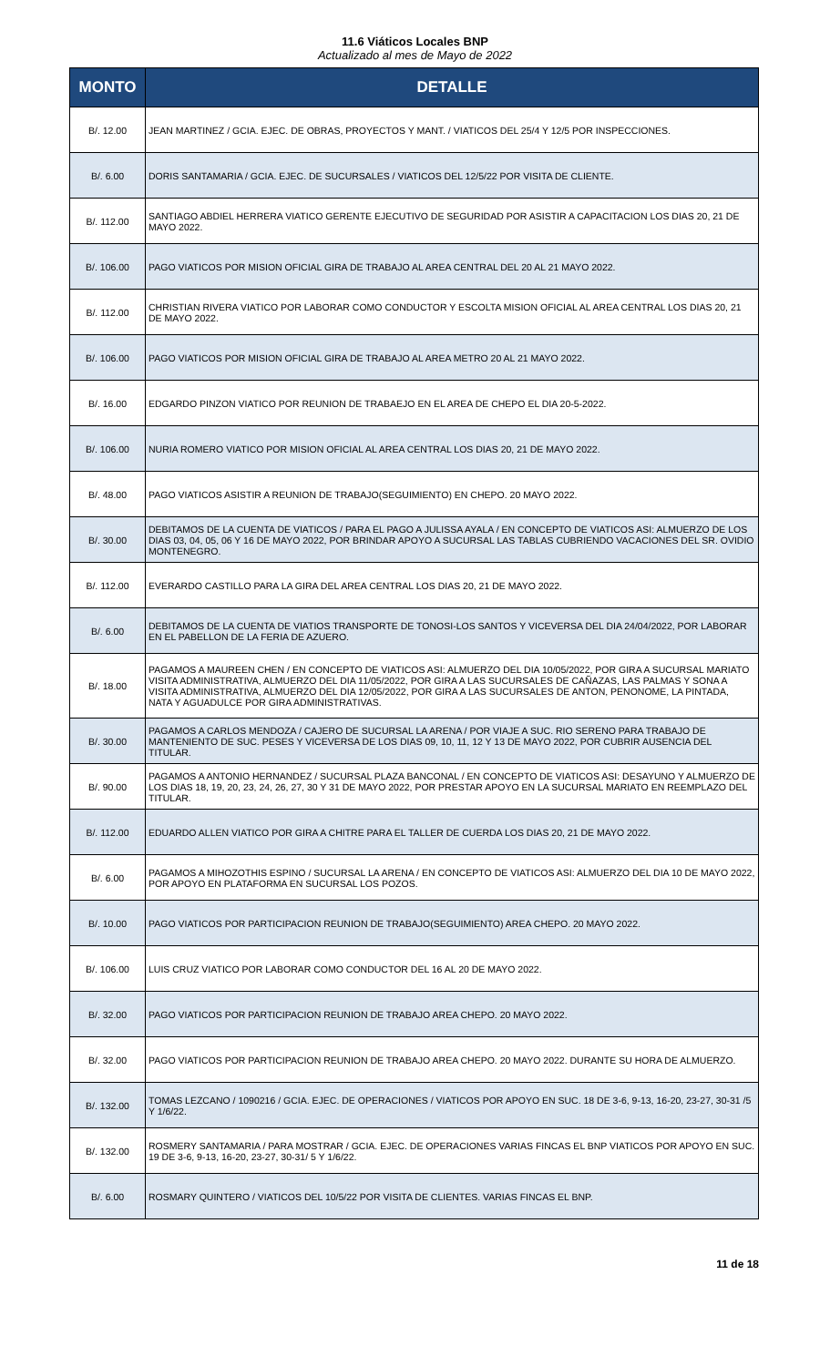11.6 Viáticos Locales BNP
Actualizado al mes de Mayo de 2022
| MONTO | DETALLE |
| --- | --- |
| B/. 12.00 | JEAN MARTINEZ / GCIA. EJEC. DE OBRAS, PROYECTOS Y MANT. / VIATICOS DEL 25/4 Y 12/5 POR INSPECCIONES. |
| B/. 6.00 | DORIS SANTAMARIA / GCIA. EJEC. DE SUCURSALES / VIATICOS DEL 12/5/22 POR VISITA DE CLIENTE. |
| B/. 112.00 | SANTIAGO ABDIEL HERRERA VIATICO GERENTE EJECUTIVO DE SEGURIDAD POR ASISTIR A CAPACITACION LOS DIAS 20, 21 DE MAYO 2022. |
| B/. 106.00 | PAGO VIATICOS POR MISION OFICIAL GIRA DE TRABAJO AL AREA CENTRAL DEL 20 AL 21 MAYO 2022. |
| B/. 112.00 | CHRISTIAN RIVERA VIATICO POR LABORAR COMO CONDUCTOR Y ESCOLTA MISION OFICIAL AL AREA CENTRAL LOS DIAS 20, 21 DE MAYO 2022. |
| B/. 106.00 | PAGO VIATICOS POR MISION OFICIAL GIRA DE TRABAJO AL AREA METRO 20 AL 21 MAYO 2022. |
| B/. 16.00 | EDGARDO PINZON VIATICO POR REUNION DE TRABAEJO EN EL AREA DE CHEPO EL DIA 20-5-2022. |
| B/. 106.00 | NURIA ROMERO VIATICO POR MISION OFICIAL AL AREA CENTRAL LOS DIAS 20, 21 DE MAYO 2022. |
| B/. 48.00 | PAGO VIATICOS ASISTIR A REUNION DE TRABAJO(SEGUIMIENTO) EN CHEPO. 20 MAYO 2022. |
| B/. 30.00 | DEBITAMOS DE LA CUENTA DE VIATICOS / PARA EL PAGO A JULISSA AYALA / EN CONCEPTO DE VIATICOS ASI: ALMUERZO DE LOS DIAS 03, 04, 05, 06 Y 16 DE MAYO 2022, POR BRINDAR APOYO A SUCURSAL LAS TABLAS CUBRIENDO VACACIONES DEL SR. OVIDIO MONTENEGRO. |
| B/. 112.00 | EVERARDO CASTILLO PARA LA GIRA DEL AREA CENTRAL LOS DIAS 20, 21 DE MAYO 2022. |
| B/. 6.00 | DEBITAMOS DE LA CUENTA DE VIATIOS TRANSPORTE DE TONOSI-LOS SANTOS Y VICEVERSA DEL DIA 24/04/2022, POR LABORAR EN EL PABELLON DE LA FERIA DE AZUERO. |
| B/. 18.00 | PAGAMOS A MAUREEN CHEN / EN CONCEPTO DE VIATICOS ASI: ALMUERZO DEL DIA 10/05/2022, POR GIRA A SUCURSAL MARIATO VISITA ADMINISTRATIVA, ALMUERZO DEL DIA 11/05/2022, POR GIRA A LAS SUCURSALES DE CAÑAZAS, LAS PALMAS Y SONA A VISITA ADMINISTRATIVA, ALMUERZO DEL DIA 12/05/2022, POR GIRA A LAS SUCURSALES DE ANTON, PENONOME, LA PINTADA, NATA Y AGUADULCE POR GIRA ADMINISTRATIVAS. |
| B/. 30.00 | PAGAMOS A CARLOS MENDOZA / CAJERO DE SUCURSAL LA ARENA / POR VIAJE A SUC. RIO SERENO PARA TRABAJO DE MANTENIENTO DE SUC. PESES Y VICEVERSA DE LOS DIAS 09, 10, 11, 12 Y 13 DE MAYO 2022, POR CUBRIR AUSENCIA DEL TITULAR. |
| B/. 90.00 | PAGAMOS A ANTONIO HERNANDEZ / SUCURSAL PLAZA BANCONAL / EN CONCEPTO DE VIATICOS ASI: DESAYUNO Y ALMUERZO DE LOS DIAS 18, 19, 20, 23, 24, 26, 27, 30 Y 31 DE MAYO 2022, POR PRESTAR APOYO EN LA SUCURSAL MARIATO EN REEMPLAZO DEL TITULAR. |
| B/. 112.00 | EDUARDO ALLEN VIATICO POR GIRA A CHITRE PARA EL TALLER DE CUERDA LOS DIAS 20, 21 DE MAYO 2022. |
| B/. 6.00 | PAGAMOS A MIHOZOTHIS ESPINO / SUCURSAL LA ARENA / EN CONCEPTO DE VIATICOS ASI: ALMUERZO DEL DIA 10 DE MAYO 2022, POR APOYO EN PLATAFORMA EN SUCURSAL LOS POZOS. |
| B/. 10.00 | PAGO VIATICOS POR PARTICIPACION REUNION DE TRABAJO(SEGUIMIENTO) AREA CHEPO. 20 MAYO 2022. |
| B/. 106.00 | LUIS CRUZ VIATICO POR LABORAR COMO CONDUCTOR DEL 16 AL 20 DE MAYO 2022. |
| B/. 32.00 | PAGO VIATICOS POR PARTICIPACION REUNION DE TRABAJO AREA CHEPO. 20 MAYO 2022. |
| B/. 32.00 | PAGO VIATICOS POR PARTICIPACION REUNION DE TRABAJO AREA CHEPO. 20 MAYO 2022. DURANTE SU HORA DE ALMUERZO. |
| B/. 132.00 | TOMAS LEZCANO / 1090216 / GCIA. EJEC. DE OPERACIONES / VIATICOS POR APOYO EN SUC. 18 DE 3-6, 9-13, 16-20, 23-27, 30-31 /5 Y 1/6/22. |
| B/. 132.00 | ROSMERY SANTAMARIA / PARA MOSTRAR / GCIA. EJEC. DE OPERACIONES VARIAS FINCAS EL BNP VIATICOS POR APOYO EN SUC. 19 DE 3-6, 9-13, 16-20, 23-27, 30-31/ 5 Y 1/6/22. |
| B/. 6.00 | ROSMARY QUINTERO / VIATICOS DEL 10/5/22 POR VISITA DE CLIENTES. VARIAS FINCAS EL BNP. |
11 de 18